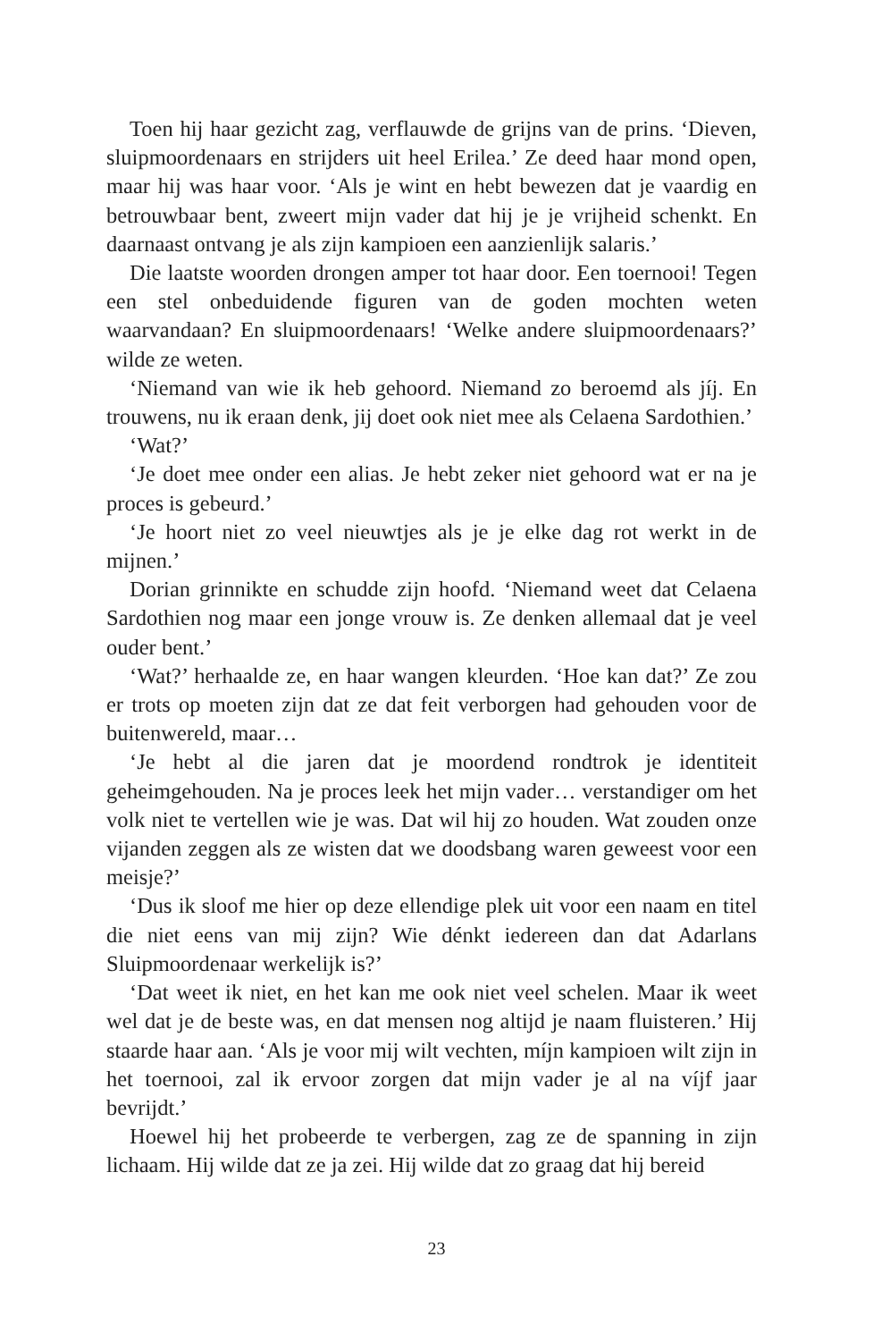Toen hij haar gezicht zag, verflauwde de grijns van de prins. ‘Dieven, sluipmoordenaars en strijders uit heel Erilea.’ Ze deed haar mond open, maar hij was haar voor. ‘Als je wint en hebt bewezen dat je vaardig en betrouwbaar bent, zweert mijn vader dat hij je je vrijheid schenkt. En daarnaast ontvang je als zijn kampioen een aanzienlijk salaris.’
Die laatste woorden drongen amper tot haar door. Een toernooi! Tegen een stel onbeduidende figuren van de goden mochten weten waarvandaan? En sluipmoordenaars! ‘Welke andere sluipmoordenaars?’ wilde ze weten.
‘Niemand van wie ik heb gehoord. Niemand zo beroemd als jíj. En trouwens, nu ik eraan denk, jij doet ook niet mee als Celaena Sardothien.’
‘Wat?’
‘Je doet mee onder een alias. Je hebt zeker niet gehoord wat er na je proces is gebeurd.’
‘Je hoort niet zo veel nieuwtjes als je je elke dag rot werkt in de mijnen.’
Dorian grinnikte en schudde zijn hoofd. ‘Niemand weet dat Celaena Sardothien nog maar een jonge vrouw is. Ze denken allemaal dat je veel ouder bent.’
‘Wat?’ herhaalde ze, en haar wangen kleurden. ‘Hoe kan dat?’ Ze zou er trots op moeten zijn dat ze dat feit verborgen had gehouden voor de buitenwereld, maar…
‘Je hebt al die jaren dat je moordend rondtrok je identiteit geheimgehouden. Na je proces leek het mijn vader… verstandiger om het volk niet te vertellen wie je was. Dat wil hij zo houden. Wat zouden onze vijanden zeggen als ze wisten dat we doodsbang waren geweest voor een meisje?’
‘Dus ik sloof me hier op deze ellendige plek uit voor een naam en titel die niet eens van mij zijn? Wie dénkt iedereen dan dat Adarlans Sluipmoordenaar werkelijk is?’
‘Dat weet ik niet, en het kan me ook niet veel schelen. Maar ik weet wel dat je de beste was, en dat mensen nog altijd je naam fluisteren.’ Hij staarde haar aan. ‘Als je voor mij wilt vechten, míjn kampioen wilt zijn in het toernooi, zal ik ervoor zorgen dat mijn vader je al na víjf jaar bevrijdt.’
Hoewel hij het probeerde te verbergen, zag ze de spanning in zijn lichaam. Hij wilde dat ze ja zei. Hij wilde dat zo graag dat hij bereid
23